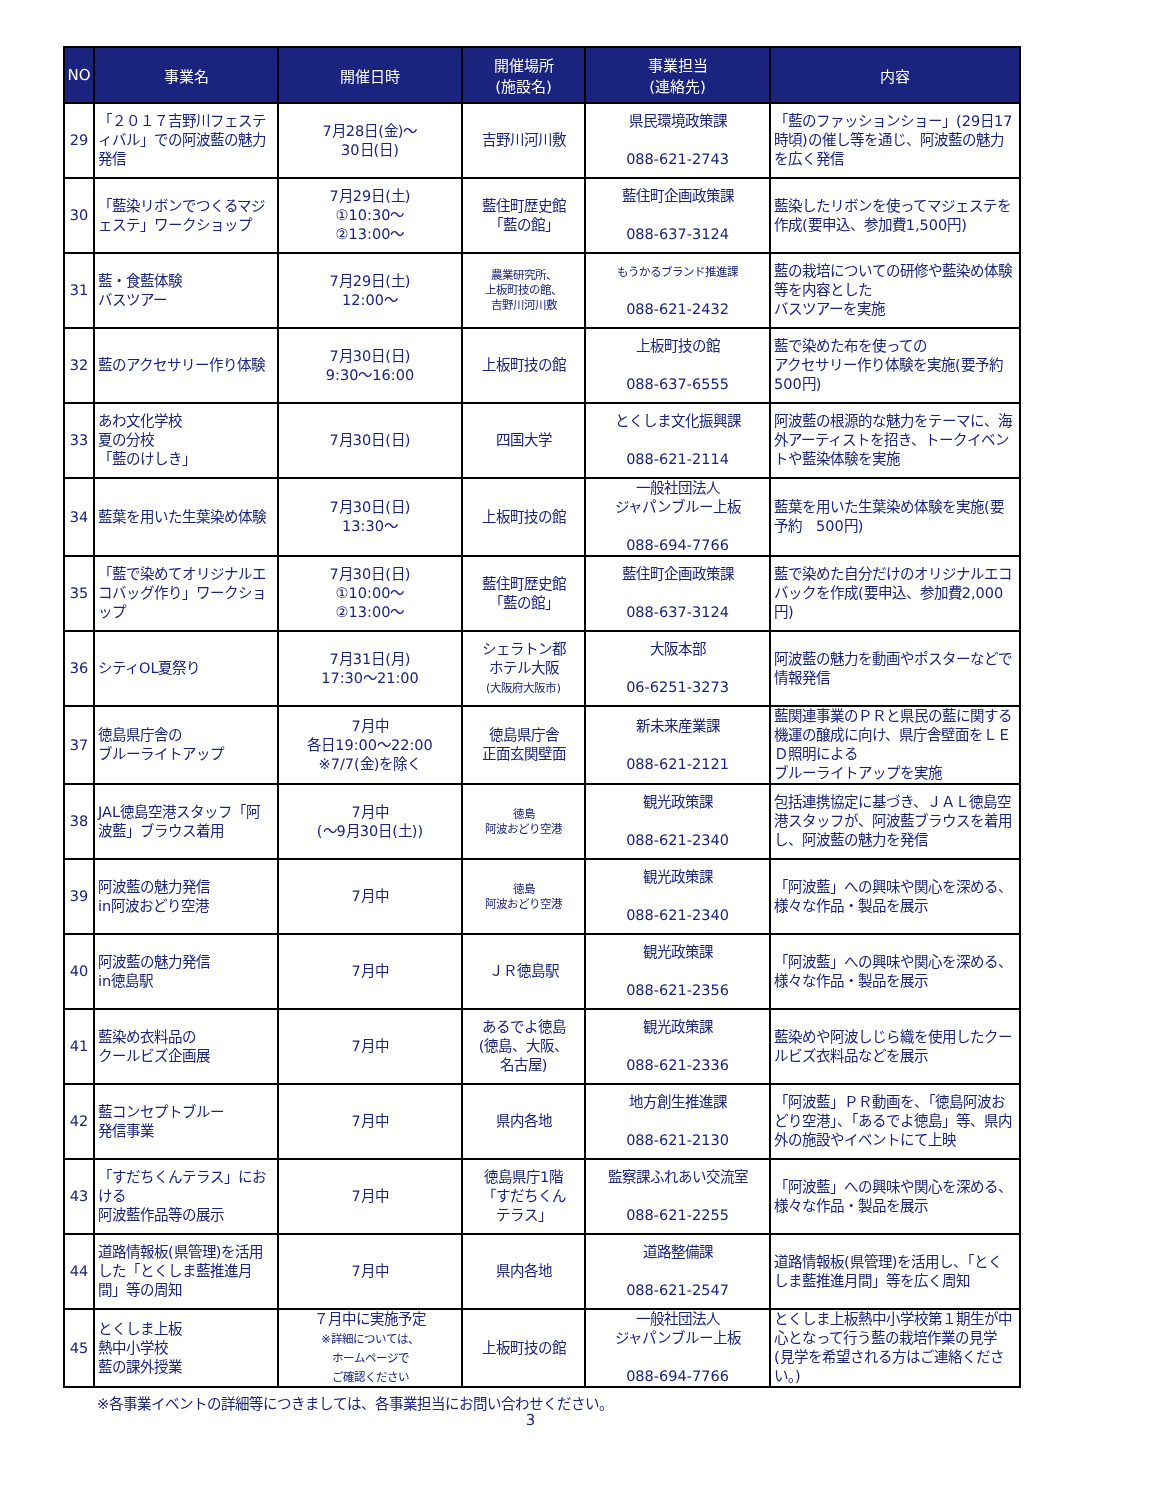| NO | 事業名 | 開催日時 | 開催場所 (施設名) | 事業担当 (連絡先) | 内容 |
| --- | --- | --- | --- | --- | --- |
| 29 | 「２０１７吉野川フェスティバル」での阿波藍の魅力発信 | 7月28日(金)～ 30日(日) | 吉野川河川敷 | 県民環境政策課 088-621-2743 | 「藍のファッションショー」(29日17時頃)の催し等を通じ、阿波藍の魅力を広く発信 |
| 30 | 「藍染リボンでつくるマジェステ」ワークショップ | 7月29日(土) ①10:30～ ②13:00～ | 藍住町歴史館 「藍の館」 | 藍住町企画政策課 088-637-3124 | 藍染したリボンを使ってマジェステを作成(要申込、参加費1,500円) |
| 31 | 藍・食藍体験 バスツアー | 7月29日(土) 12:00～ | 農業研究所、 上板町技の館、 吉野川河川敷 | もうかるブランド推進課 088-621-2432 | 藍の栽培についての研修や藍染め体験等を内容とした バスツアーを実施 |
| 32 | 藍のアクセサリー作り体験 | 7月30日(日) 9:30～16:00 | 上板町技の館 | 上板町技の館 088-637-6555 | 藍で染めた布を使っての アクセサリー作り体験を実施(要予約 500円) |
| 33 | あわ文化学校 夏の分校 「藍のけしき」 | 7月30日(日) | 四国大学 | とくしま文化振興課 088-621-2114 | 阿波藍の根源的な魅力をテーマに、海外アーティストを招き、トークイベントや藍染体験を実施 |
| 34 | 藍葉を用いた生葉染め体験 | 7月30日(日) 13:30～ | 上板町技の館 | 一般社団法人 ジャパンブルー上板 088-694-7766 | 藍葉を用いた生葉染め体験を実施(要予約 500円) |
| 35 | 「藍で染めてオリジナルエコバッグ作り」ワークショップ | 7月30日(日) ①10:00～ ②13:00～ | 藍住町歴史館 「藍の館」 | 藍住町企画政策課 088-637-3124 | 藍で染めた自分だけのオリジナルエコバックを作成(要申込、参加費2,000円) |
| 36 | シティOL夏祭り | 7月31日(月) 17:30～21:00 | シェラトン都 ホテル大阪 (大阪府大阪市) | 大阪本部 06-6251-3273 | 阿波藍の魅力を動画やポスターなどで情報発信 |
| 37 | 徳島県庁舎の ブルーライトアップ | 7月中 各日19:00～22:00 ※7/7(金)を除く | 徳島県庁舎 正面玄関壁面 | 新未来産業課 088-621-2121 | 藍関連事業のＰＲと県民の藍に関する機運の醸成に向け、県庁舎壁面をＬＥＤ照明による ブルーライトアップを実施 |
| 38 | JAL徳島空港スタッフ「阿波藍」ブラウス着用 | 7月中 (～9月30日(土)) | 徳島 阿波おどり空港 | 観光政策課 088-621-2340 | 包括連携協定に基づき、ＪＡＬ徳島空港スタッフが、阿波藍ブラウスを着用し、阿波藍の魅力を発信 |
| 39 | 阿波藍の魅力発信 in阿波おどり空港 | 7月中 | 徳島 阿波おどり空港 | 観光政策課 088-621-2340 | 「阿波藍」への興味や関心を深める、様々な作品・製品を展示 |
| 40 | 阿波藍の魅力発信 in徳島駅 | 7月中 | ＪＲ徳島駅 | 観光政策課 088-621-2356 | 「阿波藍」への興味や関心を深める、様々な作品・製品を展示 |
| 41 | 藍染め衣料品の クールビズ企画展 | 7月中 | あるでよ徳島 (徳島、大阪、 名古屋) | 観光政策課 088-621-2336 | 藍染めや阿波しじら織を使用したクールビズ衣料品などを展示 |
| 42 | 藍コンセプトブルー 発信事業 | 7月中 | 県内各地 | 地方創生推進課 088-621-2130 | 「阿波藍」ＰＲ動画を、「徳島阿波おどり空港」、「あるでよ徳島」等、県内外の施設やイベントにて上映 |
| 43 | 「すだちくんテラス」における 阿波藍作品等の展示 | 7月中 | 徳島県庁1階 「すだちくん テラス」 | 監察課ふれあい交流室 088-621-2255 | 「阿波藍」への興味や関心を深める、様々な作品・製品を展示 |
| 44 | 道路情報板(県管理)を活用した「とくしま藍推進月間」等の周知 | 7月中 | 県内各地 | 道路整備課 088-621-2547 | 道路情報板(県管理)を活用し、「とくしま藍推進月間」等を広く周知 |
| 45 | とくしま上板 熱中小学校 藍の課外授業 | ７月中に実施予定 ※詳細については、 ホームページで ご確認ください | 上板町技の館 | 一般社団法人 ジャパンブルー上板 088-694-7766 | とくしま上板熱中小学校第１期生が中心となって行う藍の栽培作業の見学(見学を希望される方はご連絡ください。) |
※各事業イベントの詳細等につきましては、各事業担当にお問い合わせください。
3